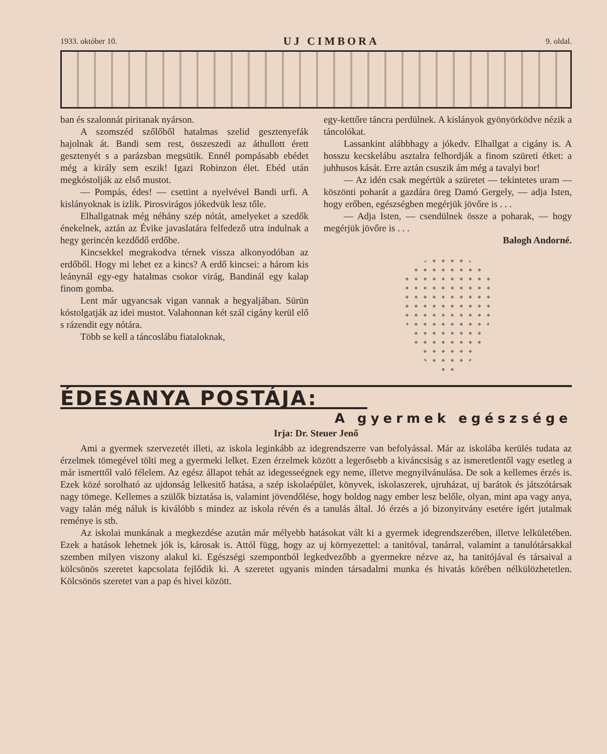1933. október 10. UJ CIMBORA 9. oldal.
ban és szalonnát piritanak nyárson.
A szomszéd szőlőből hatalmas szelid gesztenyefák hajolnak át. Bandi sem rest, összeszedi az áthullott érett gesztenyét s a parázsban megsütik. Ennél pompásabb ebédet még a király sem eszik! Igazi Robinzon élet. Ebéd után megkóstolják az első mustot.
— Pompás, édes! — csettint a nyelvével Bandi urfi. A kislányoknak is izlik. Pirosvirágos jókedvük lesz tőle.
Elhallgatnak még néhány szép nótát, amelyeket a szedők énekelnek, aztán az Évike javaslatára felfedező utra indulnak a hegy gerincén kezdődő erdőbe.
Kincsekkel megrakodva térnek vissza alkonyodóban az erdőből. Hogy mi lehet ez a kincs? A erdő kincsei: a három kis leánynál egy-egy hatalmas csokor virág, Bandinál egy kalap finom gomba.
Lent már ugyancsak vigan vannak a hegyaljában. Sürün kóstolgatják az idei mustot. Valahonnan két szál cigány kerül elő s rázendit egy nótára.
Több se kell a táncoslábu fiataloknak,
egy-kettőre táncra perdülnek. A kislányok gyönyörködve nézik a táncolókat.
Lassankint alábbhagy a jókedv. Elhallgat a cigány is. A hosszu kecskelábu asztalra felhordják a finom szüreti étket: a juhhusos kását. Erre aztán csuszik ám még a tavalyi bor!
— Az idén csak megértük a szüretet — tekintetes uram — köszönti poharát a gazdára öreg Damó Gergely, — adja Isten, hogy erőben, egészségben megérjük jövőre is . . .
— Adja Isten, — csendülnek össze a poharak, — hogy megérjük jövőre is . . .
Balogh Andorné.
ÉDESANYA POSTÁJA:
A gyermek egészsége
Irja: Dr. Steuer Jenő
Ami a gyermek szervezetét illeti, az iskola leginkább az idegrendszerre van befolyással. Már az iskolába kerülés tudata az érzelmek tömegével tölti meg a gyermeki lelket. Ezen érzelmek között a legerősebb a kiváncsiság s az ismeretlentől vagy esetleg a már ismerttől való félelem. Az egész állapot tehát az idegesseégnek egy neme, illetve megnyilvánulása. De sok a kellemes érzés is. Ezek közé sorolható az ujdonság lelkesitő hatása, a szép iskolaépület, könyvek, iskolaszerek, ujruházat, uj barátok és játszótársak nagy tömege. Kellemes a szülők biztatása is, valamint jövendőlése, hogy boldog nagy ember lesz belőle, olyan, mint apa vagy anya, vagy talán még náluk is kiválóbb s mindez az iskola révén és a tanulás által. Jó érzés a jó bizonyitvány esetére igért jutalmak reménye is stb.
Az iskolai munkának a megkezdése azután már mélyebb hatásokat vált ki a gyermek idegrendszerében, illetve lelkületében. Ezek a hatások lehetnek jók is, károsak is. Attól függ, hogy az uj környezettel: a tanitóval, tanárral, valamint a tanulótársakkal szemben milyen viszony alakul ki. Egészségi szempontból legkedvezőbb a gyermekre nézve az, ha tanitójával és társaival a kölcsönös szeretet kapcsolata fejlődik ki. A szeretet ugyanis minden társadalmi munka és hivatás körében nélkülözhetetlen. Kölcsönös szeretet van a pap és hivei között.